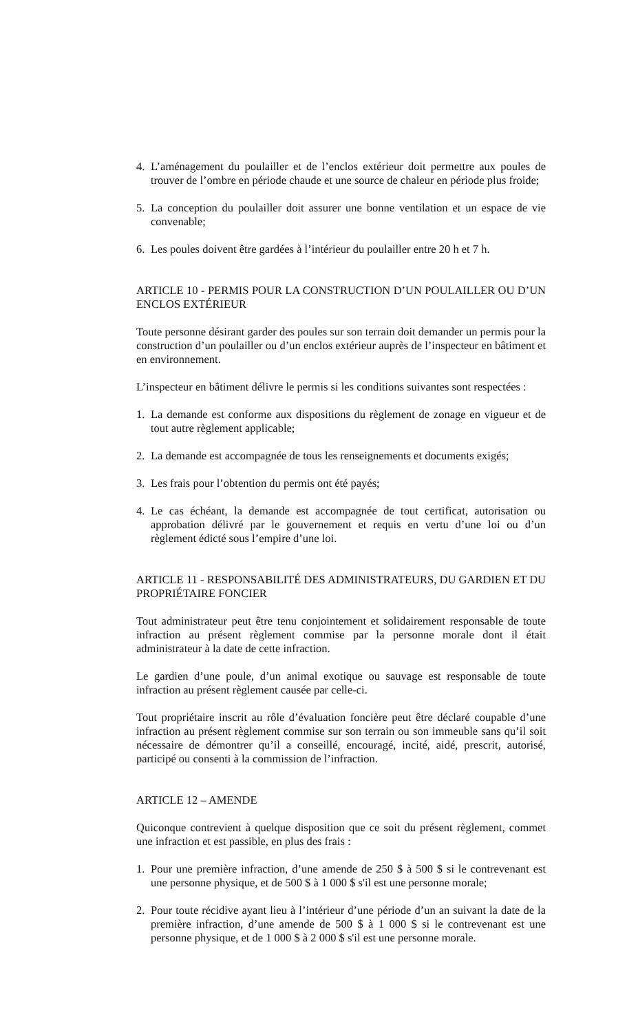4. L’aménagement du poulailler et de l’enclos extérieur doit permettre aux poules de trouver de l’ombre en période chaude et une source de chaleur en période plus froide;
5. La conception du poulailler doit assurer une bonne ventilation et un espace de vie convenable;
6. Les poules doivent être gardées à l’intérieur du poulailler entre 20 h et 7 h.
ARTICLE 10 - PERMIS POUR LA CONSTRUCTION D’UN POULAILLER OU D’UN ENCLOS EXTÉRIEUR
Toute personne désirant garder des poules sur son terrain doit demander un permis pour la construction d’un poulailler ou d’un enclos extérieur auprès de l’inspecteur en bâtiment et en environnement.
L’inspecteur en bâtiment délivre le permis si les conditions suivantes sont respectées :
1. La demande est conforme aux dispositions du règlement de zonage en vigueur et de tout autre règlement applicable;
2. La demande est accompagnée de tous les renseignements et documents exigés;
3. Les frais pour l’obtention du permis ont été payés;
4. Le cas échéant, la demande est accompagnée de tout certificat, autorisation ou approbation délivré par le gouvernement et requis en vertu d’une loi ou d’un règlement édicté sous l’empire d’une loi.
ARTICLE 11 - RESPONSABILITÉ DES ADMINISTRATEURS, DU GARDIEN ET DU PROPRIÉTAIRE FONCIER
Tout administrateur peut être tenu conjointement et solidairement responsable de toute infraction au présent règlement commise par la personne morale dont il était administrateur à la date de cette infraction.
Le gardien d’une poule, d’un animal exotique ou sauvage est responsable de toute infraction au présent règlement causée par celle-ci.
Tout propriétaire inscrit au rôle d’évaluation foncière peut être déclaré coupable d’une infraction au présent règlement commise sur son terrain ou son immeuble sans qu’il soit nécessaire de démontrer qu’il a conseillé, encouragé, incité, aidé, prescrit, autorisé, participé ou consenti à la commission de l’infraction.
ARTICLE 12 – AMENDE
Quiconque contrevient à quelque disposition que ce soit du présent règlement, commet une infraction et est passible, en plus des frais :
1. Pour une première infraction, d’une amende de 250 $ à 500 $ si le contrevenant est une personne physique, et de 500 $ à 1 000 $ s'il est une personne morale;
2. Pour toute récidive ayant lieu à l’intérieur d’une période d’un an suivant la date de la première infraction, d’une amende de 500 $ à 1 000 $ si le contrevenant est une personne physique, et de 1 000 $ à 2 000 $ s'il est une personne morale.